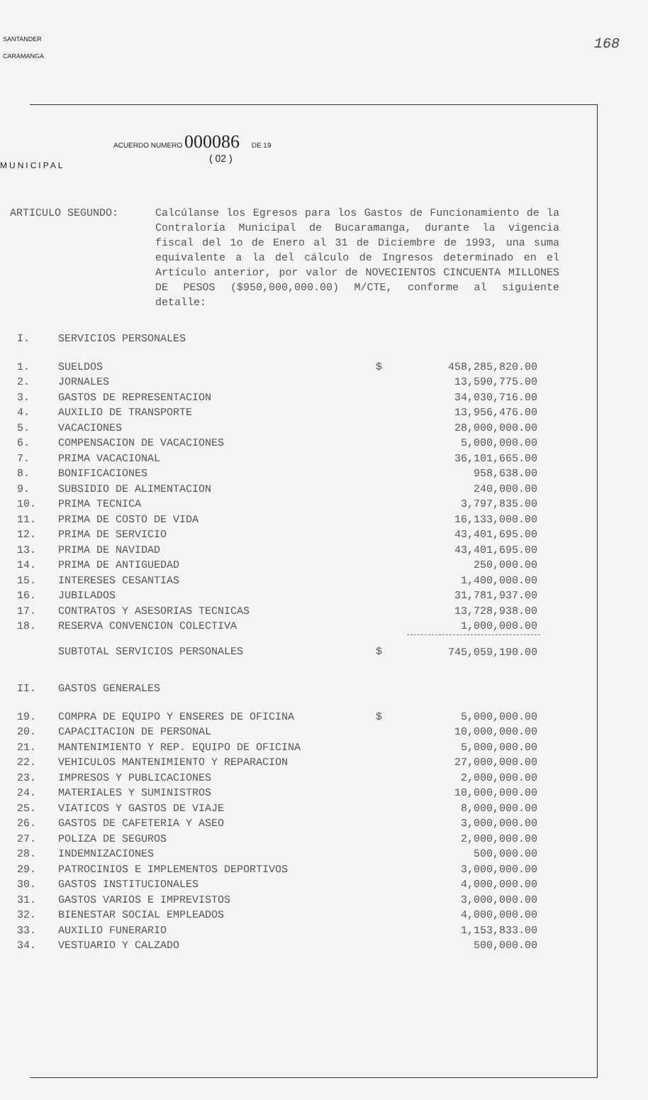168
SANTANDER
CARAMANGA
MUNICIPAL
ACUERDO NUMERO 000086 DE 19
( 02 )
ARTICULO SEGUNDO: Calcúlanse los Egresos para los Gastos de Funcionamiento de la Contraloría Municipal de Bucaramanga, durante la vigencia fiscal del 1o de Enero al 31 de Diciembre de 1993, una suma equivalente a la del cálculo de Ingresos determinado en el Artículo anterior, por valor de NOVECIENTOS CINCUENTA MILLONES DE PESOS ($950,000,000.00) M/CTE, conforme al siguiente detalle:
| I. | SERVICIOS PERSONALES | | |
| 1. | SUELDOS | $ | 458,285,820.00 |
| 2. | JORNALES | | 13,590,775.00 |
| 3. | GASTOS DE REPRESENTACION | | 34,030,716.00 |
| 4. | AUXILIO DE TRANSPORTE | | 13,956,476.00 |
| 5. | VACACIONES | | 28,000,000.00 |
| 6. | COMPENSACION DE VACACIONES | | 5,000,000.00 |
| 7. | PRIMA VACACIONAL | | 36,101,665.00 |
| 8. | BONIFICACIONES | | 958,638.00 |
| 9. | SUBSIDIO DE ALIMENTACION | | 240,000.00 |
| 10. | PRIMA TECNICA | | 3,797,835.00 |
| 11. | PRIMA DE COSTO DE VIDA | | 16,133,000.00 |
| 12. | PRIMA DE SERVICIO | | 43,401,695.00 |
| 13. | PRIMA DE NAVIDAD | | 43,401,695.00 |
| 14. | PRIMA DE ANTIGUEDAD | | 250,000.00 |
| 15. | INTERESES CESANTIAS | | 1,400,000.00 |
| 16. | JUBILADOS | | 31,781,937.00 |
| 17. | CONTRATOS Y ASESORIAS TECNICAS | | 13,728,938.00 |
| 18. | RESERVA CONVENCION COLECTIVA | | 1,000,000.00 |
| | SUBTOTAL SERVICIOS PERSONALES | $ | 745,059,190.00 |
| II. | GASTOS GENERALES | | |
| 19. | COMPRA DE EQUIPO Y ENSERES DE OFICINA | $ | 5,000,000.00 |
| 20. | CAPACITACION DE PERSONAL | | 10,000,000.00 |
| 21. | MANTENIMIENTO Y REP. EQUIPO DE OFICINA | | 5,000,000.00 |
| 22. | VEHICULOS MANTENIMIENTO Y REPARACION | | 27,000,000.00 |
| 23. | IMPRESOS Y PUBLICACIONES | | 2,000,000.00 |
| 24. | MATERIALES Y SUMINISTROS | | 10,000,000.00 |
| 25. | VIATICOS Y GASTOS DE VIAJE | | 8,000,000.00 |
| 26. | GASTOS DE CAFETERIA Y ASEO | | 3,000,000.00 |
| 27. | POLIZA DE SEGUROS | | 2,000,000.00 |
| 28. | INDEMNIZACIONES | | 500,000.00 |
| 29. | PATROCINIOS E IMPLEMENTOS DEPORTIVOS | | 3,000,000.00 |
| 30. | GASTOS INSTITUCIONALES | | 4,000,000.00 |
| 31. | GASTOS VARIOS E IMPREVISTOS | | 3,000,000.00 |
| 32. | BIENESTAR SOCIAL EMPLEADOS | | 4,000,000.00 |
| 33. | AUXILIO FUNERARIO | | 1,153,833.00 |
| 34. | VESTUARIO Y CALZADO | | 500,000.00 |